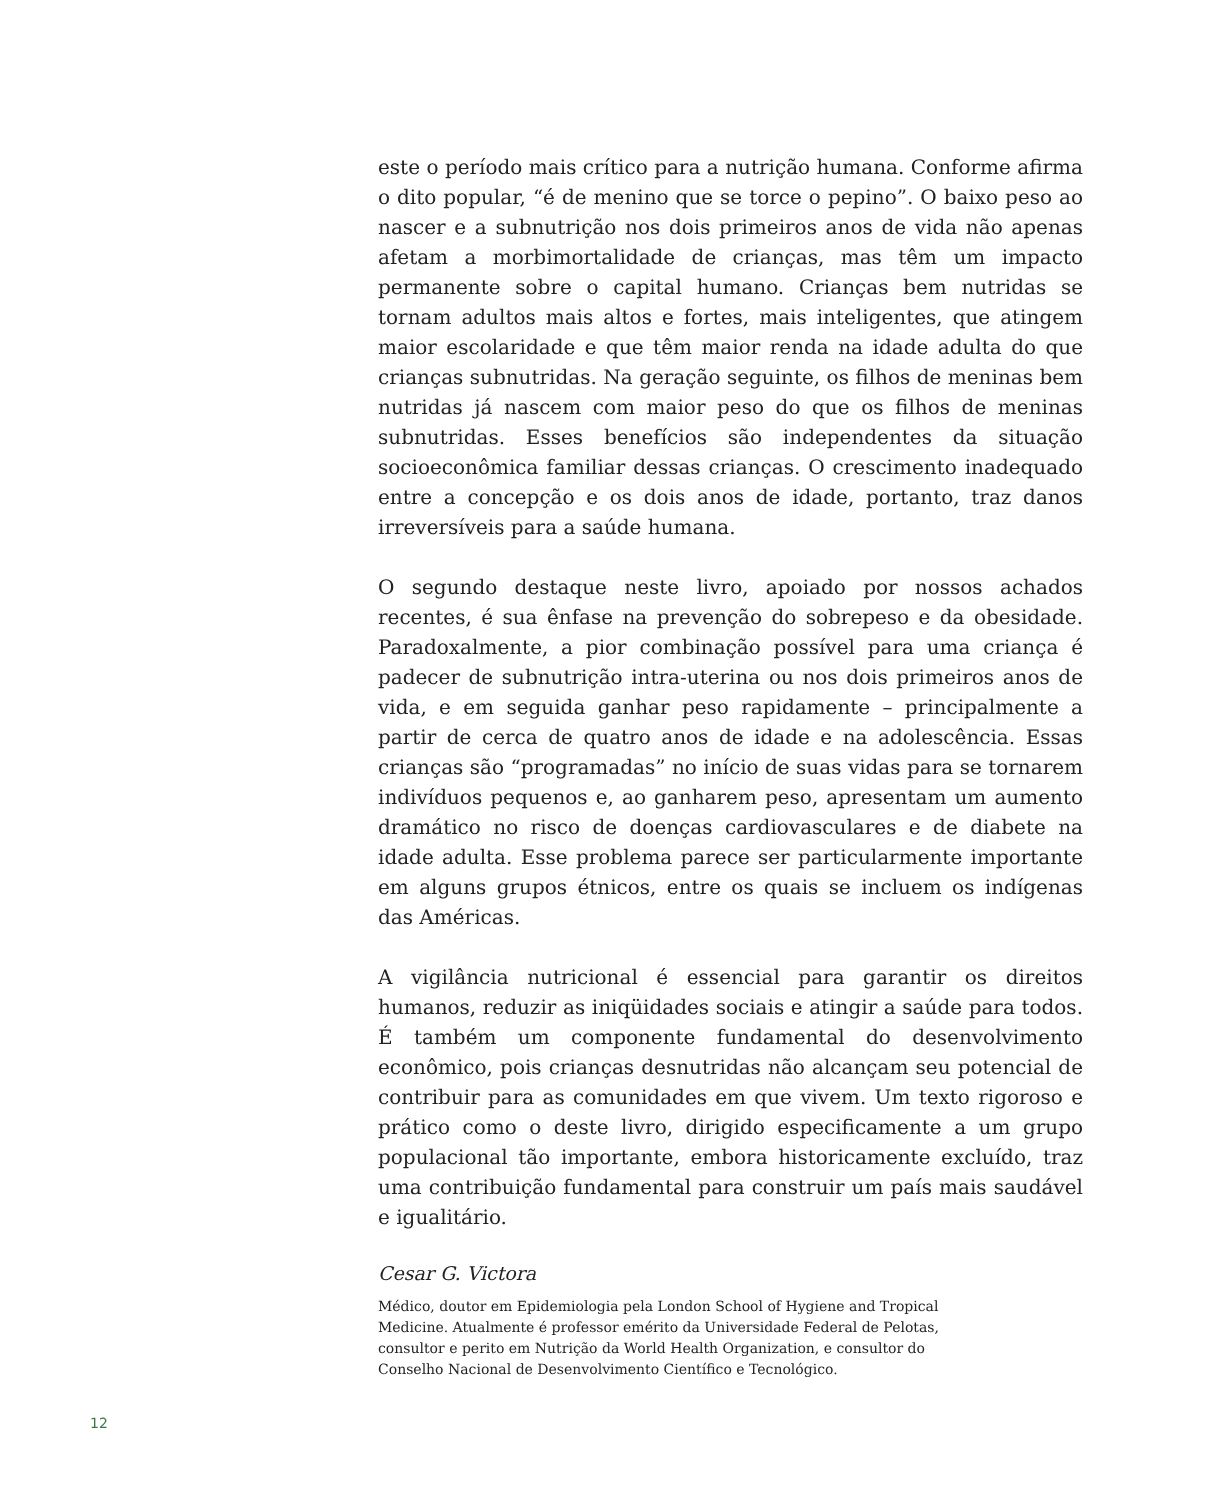este o período mais crítico para a nutrição humana. Conforme afirma o dito popular, “é de menino que se torce o pepino”. O baixo peso ao nascer e a subnutrição nos dois primeiros anos de vida não apenas afetam a morbimortalidade de crianças, mas têm um impacto permanente sobre o capital humano. Crianças bem nutridas se tornam adultos mais altos e fortes, mais inteligentes, que atingem maior escolaridade e que têm maior renda na idade adulta do que crianças subnutridas. Na geração seguinte, os filhos de meninas bem nutridas já nascem com maior peso do que os filhos de meninas subnutridas. Esses benefícios são independentes da situação socioeconômica familiar dessas crianças. O crescimento inadequado entre a concepção e os dois anos de idade, portanto, traz danos irreversíveis para a saúde humana.
O segundo destaque neste livro, apoiado por nossos achados recentes, é sua ênfase na prevenção do sobrepeso e da obesidade. Paradoxalmente, a pior combinação possível para uma criança é padecer de subnutrição intra-uterina ou nos dois primeiros anos de vida, e em seguida ganhar peso rapidamente – principalmente a partir de cerca de quatro anos de idade e na adolescência. Essas crianças são “programadas” no início de suas vidas para se tornarem indivíduos pequenos e, ao ganharem peso, apresentam um aumento dramático no risco de doenças cardiovasculares e de diabete na idade adulta. Esse problema parece ser particularmente importante em alguns grupos étnicos, entre os quais se incluem os indígenas das Américas.
A vigilância nutricional é essencial para garantir os direitos humanos, reduzir as iniqüidades sociais e atingir a saúde para todos. É também um componente fundamental do desenvolvimento econômico, pois crianças desnutridas não alcançam seu potencial de contribuir para as comunidades em que vivem. Um texto rigoroso e prático como o deste livro, dirigido especificamente a um grupo populacional tão importante, embora historicamente excluído, traz uma contribuição fundamental para construir um país mais saudável e igualitário.
Cesar G. Victora
Médico, doutor em Epidemiologia pela London School of Hygiene and Tropical Medicine. Atualmente é professor emérito da Universidade Federal de Pelotas, consultor e perito em Nutrição da World Health Organization, e consultor do Conselho Nacional de Desenvolvimento Científico e Tecnológico.
12